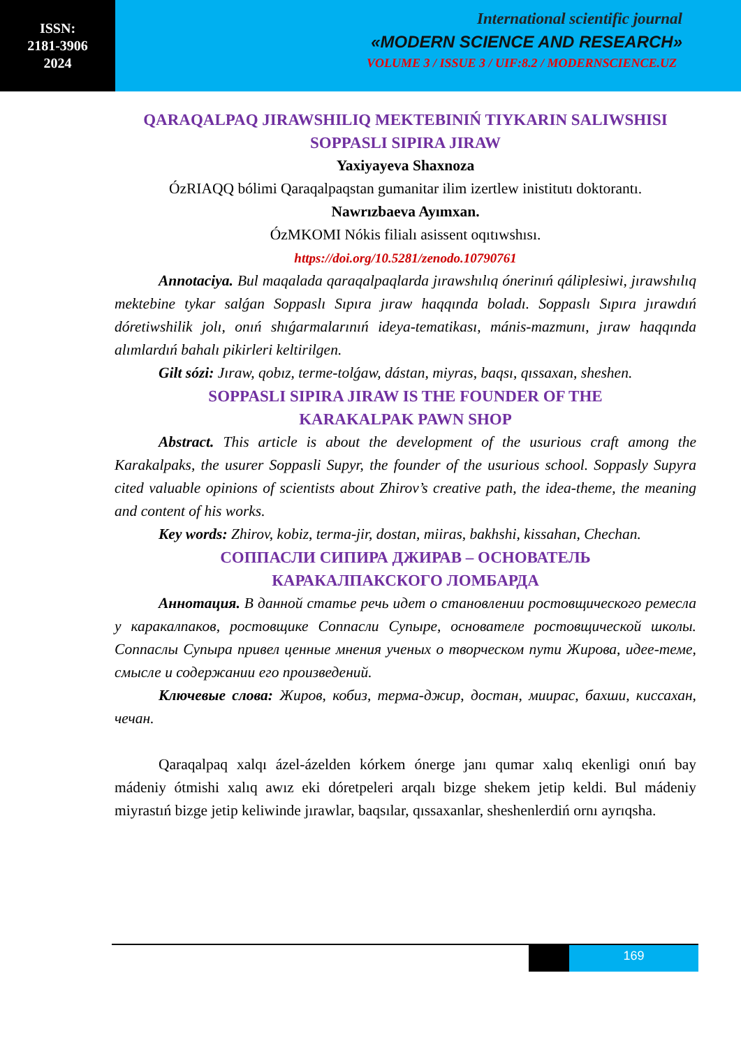ISSN:
2181-3906
2024
International scientific journal
«MODERN SCIENCE AND RESEARCH»
VOLUME 3 / ISSUE 3 / UIF:8.2 / MODERNSCIENCE.UZ
QARAQALPAQ JIRAWSHILIQ MEKTEBINIŃ TIYKARIN SALIWSHISI
SOPPASLI SIPIRA JIRAW
Yaxiyayeva Shaxnoza
ÓzRIAQQ bólimi Qaraqalpaqstan gumanitar ilim izertlew inistitutı doktorantı.
Nawrızbaeva Ayımxan.
ÓzMKOMI Nókis filialı asissent oqıtıwshısı.
https://doi.org/10.5281/zenodo.10790761
Annotaciya. Bul maqalada qaraqalpaqlarda jırawshılıq ónerinıń qáliplesiwi, jırawshılıq mektebine tykar salǵan Soppaslı Sıpıra jıraw haqqında boladı. Soppaslı Sıpıra jırawdıń dóretiwshilik jolı, onıń shıǵarmalarınıń ideya-tematikası, mánis-mazmunı, jıraw haqqında alımlardıń bahalı pikirleri keltirilgen.
Gilt sózi: Jıraw, qobız, terme-tolǵaw, dástan, miyras, baqsı, qıssaxan, sheshen.
SOPPASLI SIPIRA JIRAW IS THE FOUNDER OF THE
KARAKALPAK PAWN SHOP
Abstract. This article is about the development of the usurious craft among the Karakalpaks, the usurer Soppasli Supyr, the founder of the usurious school. Soppasly Supyra cited valuable opinions of scientists about Zhirov’s creative path, the idea-theme, the meaning and content of his works.
Key words: Zhirov, kobiz, terma-jir, dostan, miiras, bakhshi, kissahan, Chechan.
СОППАСЛИ СИПИРА ДЖИРАВ – ОСНОВАТЕЛЬ
КАРАКАЛПАКСКОГО ЛОМБАРДА
Аннотация. В данной статье речь идет о становлении ростовщического ремесла у каракалпаков, ростовщике Соппасли Супыре, основателе ростовщической школы. Соппаслы Супыра привел ценные мнения ученых о творческом пути Жирова, идее-теме, смысле и содержании его произведений.
Ключевые слова: Жиров, кобиз, терма-джир, достан, миирас, бахши, киссахан, чечан.
Qaraqalpaq xalqı ázel-ázelden kórkem ónerge janı qumar xalıq ekenligi onıń bay mádeniy ótmishi xalıq awız eki dóretpeleri arqalı bizge shekem jetip keldi. Bul mádeniy miyrastıń bizge jetip keliwinde jırawlar, baqsılar, qıssaxanlar, sheshenlerdiń ornı ayrıqsha.
169